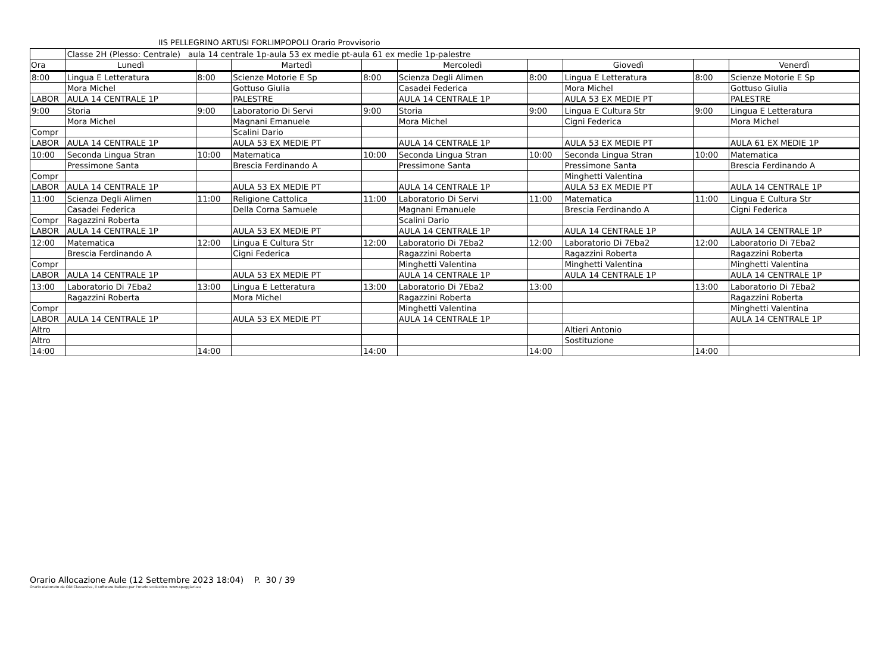IIS PELLEGRINO ARTUSI FORLIMPOPOLI Orario Provvisorio
| | Classe 2H (Plesso: Centrale) aula 14 centrale 1p-aula 53 ex medie pt-aula 61 ex medie 1p-palestre | | | | | | | | |
| Ora | Lunedì | | Martedì | | Mercoledì | | Giovedì | | Venerdì |
| 8:00 | Lingua E Letteratura | 8:00 | Scienze Motorie E Sp | 8:00 | Scienza Degli Alimen | 8:00 | Lingua E Letteratura | 8:00 | Scienze Motorie E Sp |
| | Mora Michel | | Gottuso Giulia | | Casadei Federica | | Mora Michel | | Gottuso Giulia |
| LABOR | AULA 14 CENTRALE 1P | | PALESTRE | | AULA 14 CENTRALE 1P | | AULA 53 EX MEDIE PT | | PALESTRE |
| 9:00 | Storia | 9:00 | Laboratorio Di Servi | 9:00 | Storia | 9:00 | Lingua E Cultura Str | 9:00 | Lingua E Letteratura |
| | Mora Michel | | Magnani Emanuele | | Mora Michel | | Cigni Federica | | Mora Michel |
| Compr | | | Scalini Dario | | | | | | |
| LABOR | AULA 14 CENTRALE 1P | | AULA 53 EX MEDIE PT | | AULA 14 CENTRALE 1P | | AULA 53 EX MEDIE PT | | AULA 61 EX MEDIE 1P |
| 10:00 | Seconda Lingua Stran | 10:00 | Matematica | 10:00 | Seconda Lingua Stran | 10:00 | Seconda Lingua Stran | 10:00 | Matematica |
| | Pressimone Santa | | Brescia Ferdinando A | | Pressimone Santa | | Pressimone Santa | | Brescia Ferdinando A |
| Compr | | | | | | | Minghetti Valentina | | |
| LABOR | AULA 14 CENTRALE 1P | | AULA 53 EX MEDIE PT | | AULA 14 CENTRALE 1P | | AULA 53 EX MEDIE PT | | AULA 14 CENTRALE 1P |
| 11:00 | Scienza Degli Alimen | 11:00 | Religione Cattolica_ | 11:00 | Laboratorio Di Servi | 11:00 | Matematica | 11:00 | Lingua E Cultura Str |
| | Casadei Federica | | Della Corna Samuele | | Magnani Emanuele | | Brescia Ferdinando A | | Cigni Federica |
| Compr | Ragazzini Roberta | | | | Scalini Dario | | | | |
| LABOR | AULA 14 CENTRALE 1P | | AULA 53 EX MEDIE PT | | AULA 14 CENTRALE 1P | | AULA 14 CENTRALE 1P | | AULA 14 CENTRALE 1P |
| 12:00 | Matematica | 12:00 | Lingua E Cultura Str | 12:00 | Laboratorio Di 7Eba2 | 12:00 | Laboratorio Di 7Eba2 | 12:00 | Laboratorio Di 7Eba2 |
| | Brescia Ferdinando A | | Cigni Federica | | Ragazzini Roberta | | Ragazzini Roberta | | Ragazzini Roberta |
| Compr | | | | | Minghetti Valentina | | Minghetti Valentina | | Minghetti Valentina |
| LABOR | AULA 14 CENTRALE 1P | | AULA 53 EX MEDIE PT | | AULA 14 CENTRALE 1P | | AULA 14 CENTRALE 1P | | AULA 14 CENTRALE 1P |
| 13:00 | Laboratorio Di 7Eba2 | 13:00 | Lingua E Letteratura | 13:00 | Laboratorio Di 7Eba2 | 13:00 | | 13:00 | Laboratorio Di 7Eba2 |
| | Ragazzini Roberta | | Mora Michel | | Ragazzini Roberta | | | | Ragazzini Roberta |
| Compr | | | | | Minghetti Valentina | | | | Minghetti Valentina |
| LABOR | AULA 14 CENTRALE 1P | | AULA 53 EX MEDIE PT | | AULA 14 CENTRALE 1P | | | | AULA 14 CENTRALE 1P |
| Altro | | | | | | | Altieri Antonio | | |
| Altro | | | | | | | Sostituzione | | |
| 14:00 | | 14:00 | | 14:00 | | 14:00 | | 14:00 | |
Orario Allocazione Aule (12 Settembre 2023 18:04) P. 30 / 39
Orario elaborato da ODI Classeviva, il software italiano per l'orario scolastico. www.spaggiari.eu